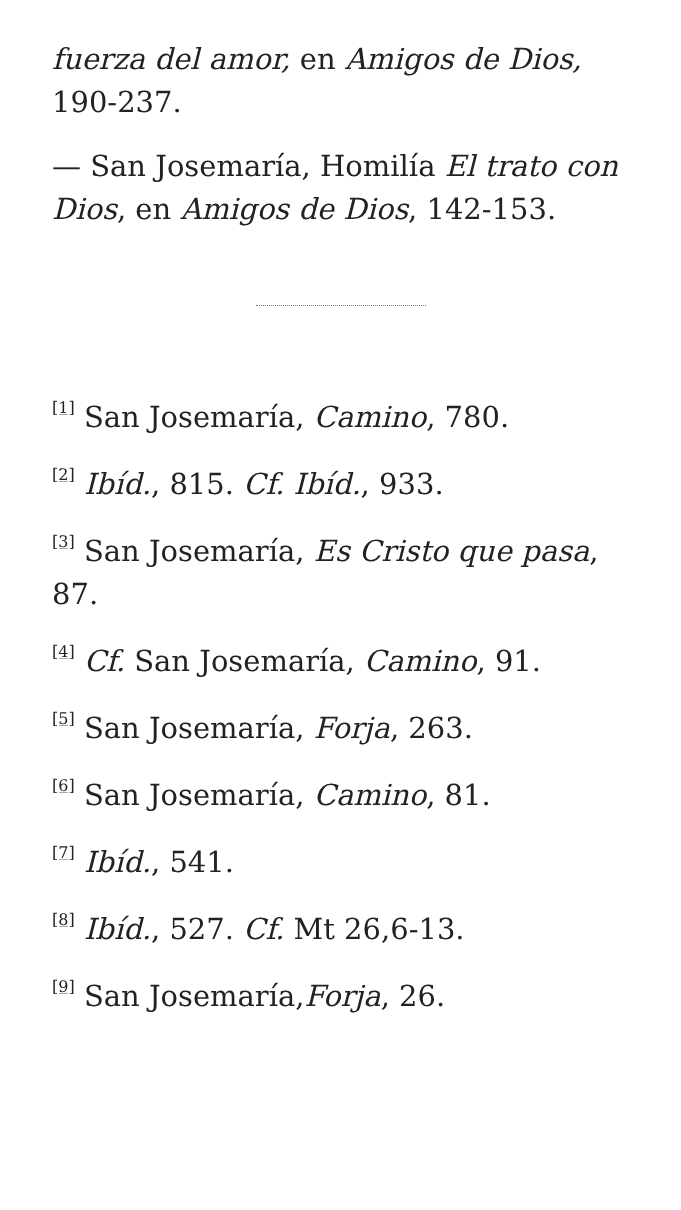fuerza del amor, en Amigos de Dios, 190-237.
— San Josemaría, Homilía El trato con Dios, en Amigos de Dios, 142-153.
<sup>[1]</sup> San Josemaría, Camino, 780.
<sup>[2]</sup> Ibíd., 815. Cf. Ibíd., 933.
<sup>[3]</sup> San Josemaría, Es Cristo que pasa, 87.
<sup>[4]</sup> Cf. San Josemaría, Camino, 91.
<sup>[5]</sup> San Josemaría, Forja, 263.
<sup>[6]</sup> San Josemaría, Camino, 81.
<sup>[7]</sup> Ibíd., 541.
<sup>[8]</sup> Ibíd., 527. Cf. Mt 26,6-13.
<sup>[9]</sup> San Josemaría,Forja, 26.